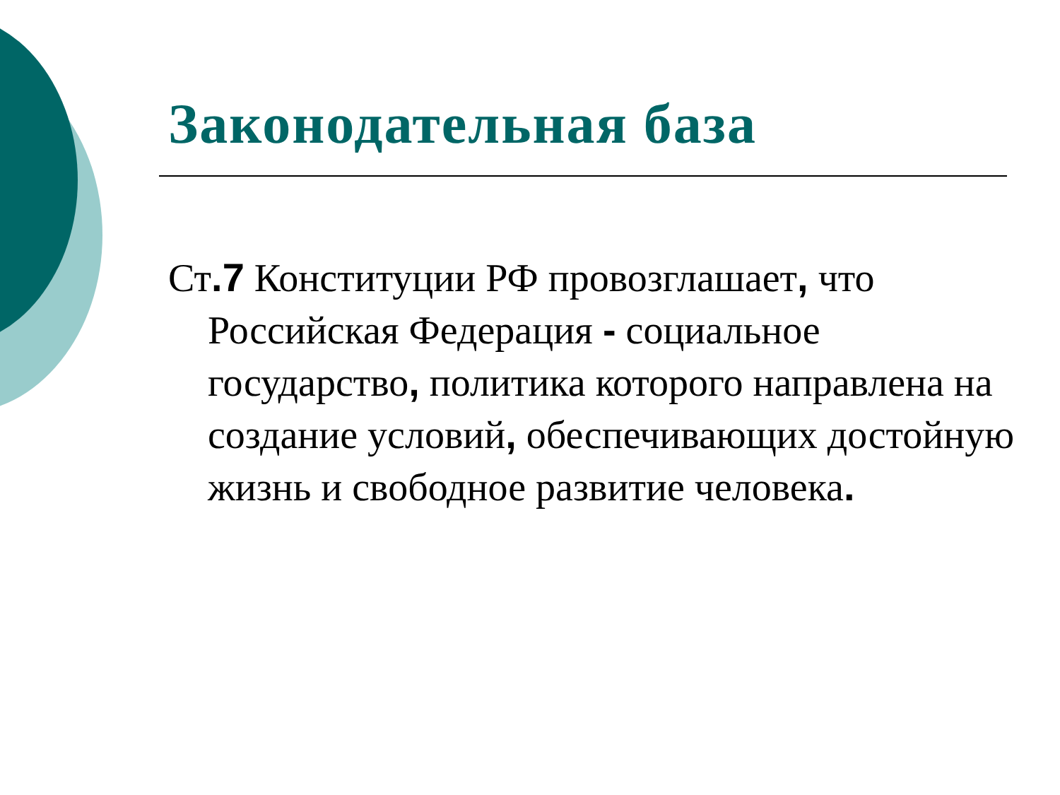Законодательная база
Ст.7 Конституции РФ провозглашает, что Российская Федерация - социальное государство, политика которого направлена на создание условий, обеспечивающих достойную жизнь и свободное развитие человека.